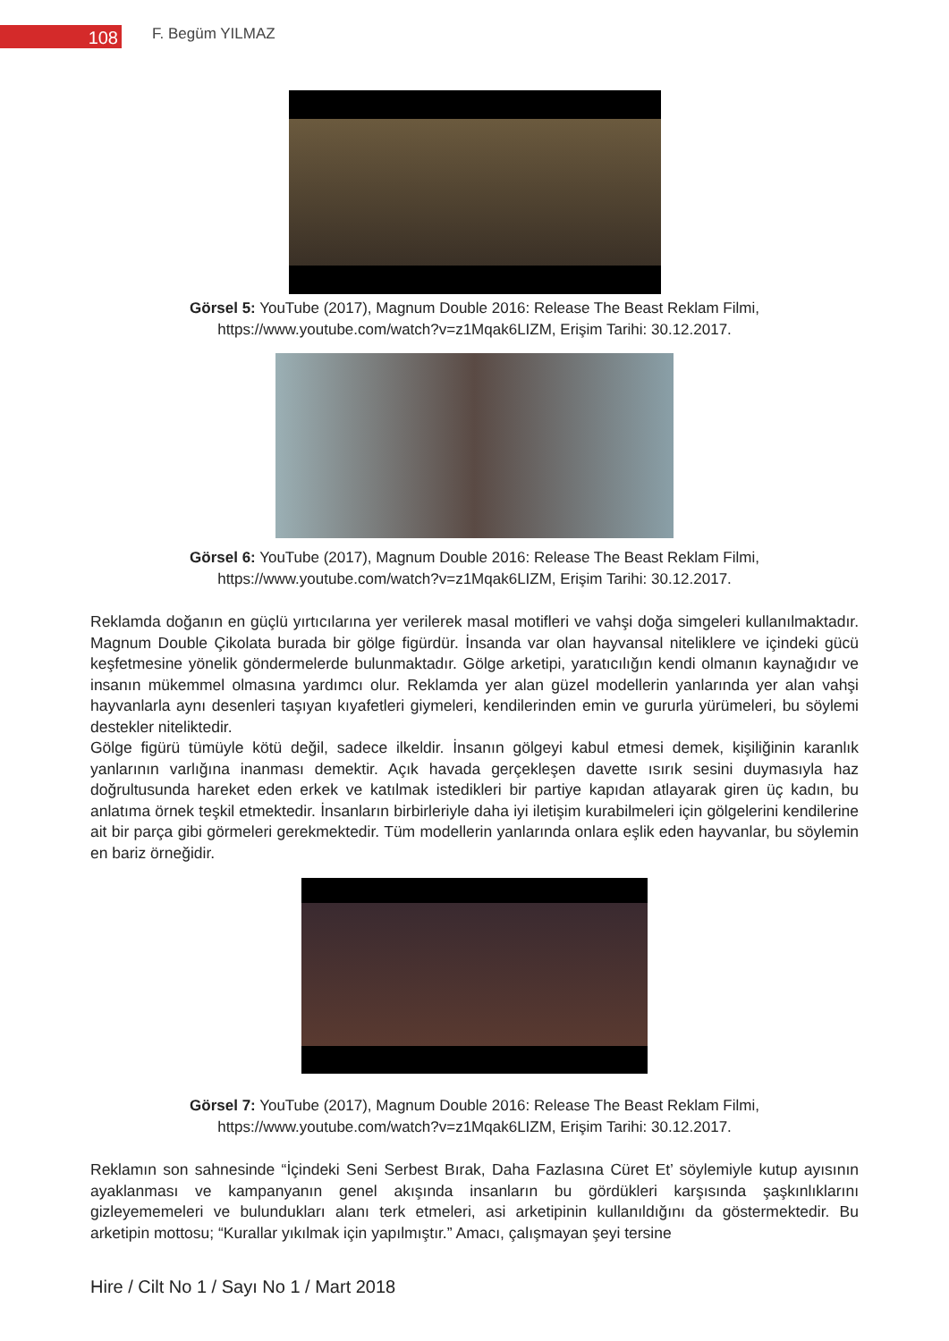108
F. Begüm YILMAZ
Görsel 5: YouTube (2017), Magnum Double 2016: Release The Beast Reklam Filmi,
https://www.youtube.com/watch?v=z1Mqak6LIZM, Erişim Tarihi: 30.12.2017.
Görsel 6: YouTube (2017), Magnum Double 2016: Release The Beast Reklam Filmi,
https://www.youtube.com/watch?v=z1Mqak6LIZM, Erişim Tarihi: 30.12.2017.
Reklamda doğanın en güçlü yırtıcılarına yer verilerek masal motifleri ve vahşi doğa simgeleri kullanılmaktadır. Magnum Double Çikolata burada bir gölge figürdür. İnsanda var olan hayvansal niteliklere ve içindeki gücü keşfetmesine yönelik göndermelerde bulunmaktadır. Gölge arketipi, yaratıcılığın kendi olmanın kaynağıdır ve insanın mükemmel olmasına yardımcı olur. Reklamda yer alan güzel modellerin yanlarında yer alan vahşi hayvanlarla aynı desenleri taşıyan kıyafetleri giymeleri, kendilerinden emin ve gururla yürümeleri, bu söylemi destekler niteliktedir.
Gölge figürü tümüyle kötü değil, sadece ilkeldir. İnsanın gölgeyi kabul etmesi demek, kişiliğinin karanlık yanlarının varlığına inanması demektir. Açık havada gerçekleşen davette ısırık sesini duymasıyla haz doğrultusunda hareket eden erkek ve katılmak istedikleri bir partiye kapıdan atlayarak giren üç kadın, bu anlatıma örnek teşkil etmektedir. İnsanların birbirleriyle daha iyi iletişim kurabilmeleri için gölgelerini kendilerine ait bir parça gibi görmeleri gerekmektedir. Tüm modellerin yanlarında onlara eşlik eden hayvanlar, bu söylemin en bariz örneğidir.
Görsel 7: YouTube (2017), Magnum Double 2016: Release The Beast Reklam Filmi,
https://www.youtube.com/watch?v=z1Mqak6LIZM, Erişim Tarihi: 30.12.2017.
Reklamın son sahnesinde “İçindeki Seni Serbest Bırak, Daha Fazlasına Cüret Et’ söylemiyle kutup ayısının ayaklanması ve kampanyanın genel akışında insanların bu gördükleri karşısında şaşkınlıklarını gizleyememeleri ve bulundukları alanı terk etmeleri, asi arketipinin kullanıldığını da göstermektedir. Bu arketipin mottosu; “Kurallar yıkılmak için yapılmıştır.” Amacı, çalışmayan şeyi tersine
Hire / Cilt No 1 / Sayı No 1 / Mart 2018